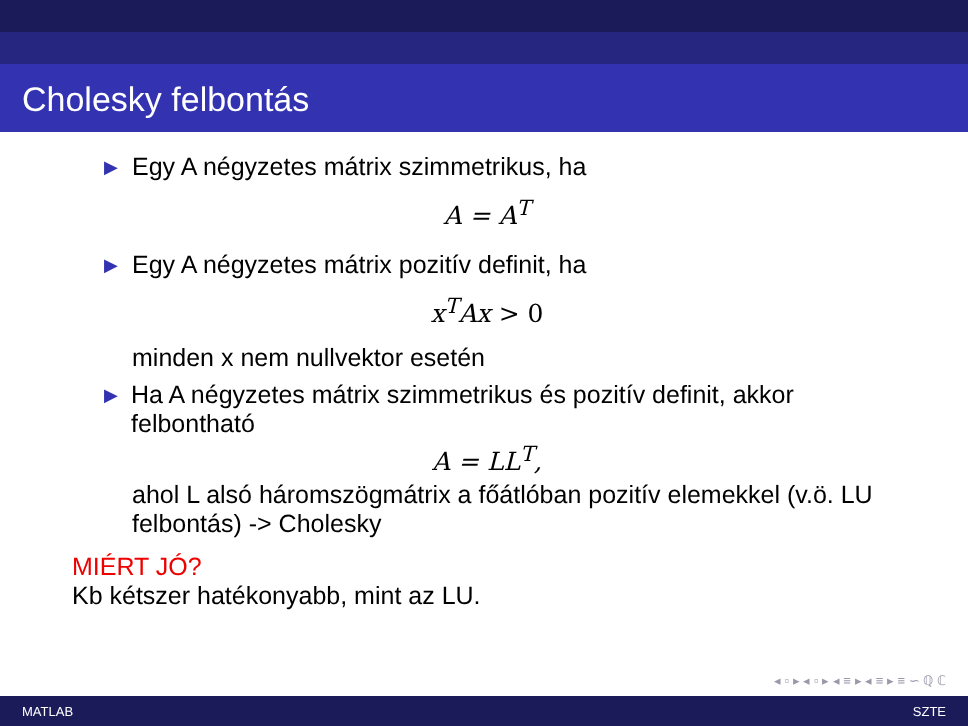Cholesky felbontás
▶ Egy A négyzetes mátrix szimmetrikus, ha
A = A<sup>T</sup>
▶ Egy A négyzetes mátrix pozitív definit, ha
x<sup>T</sup>Ax > 0
minden x nem nullvektor esetén
▶ Ha A négyzetes mátrix szimmetrikus és pozitív definit, akkor felbontható
A = LL<sup>T</sup>,
ahol L alsó háromszögmátrix a főátlóban pozitív elemekkel (v.ö. LU felbontás) -> Cholesky
MIÉRT JÓ?
Kb kétszer hatékonyabb, mint az LU.
◂ ▫ ▸ ◂ ▫ ▸ ◂ ≡ ▸ ◂ ≡ ▸ ≡ ∽ ℚ ℂ
MATLAB SZTE